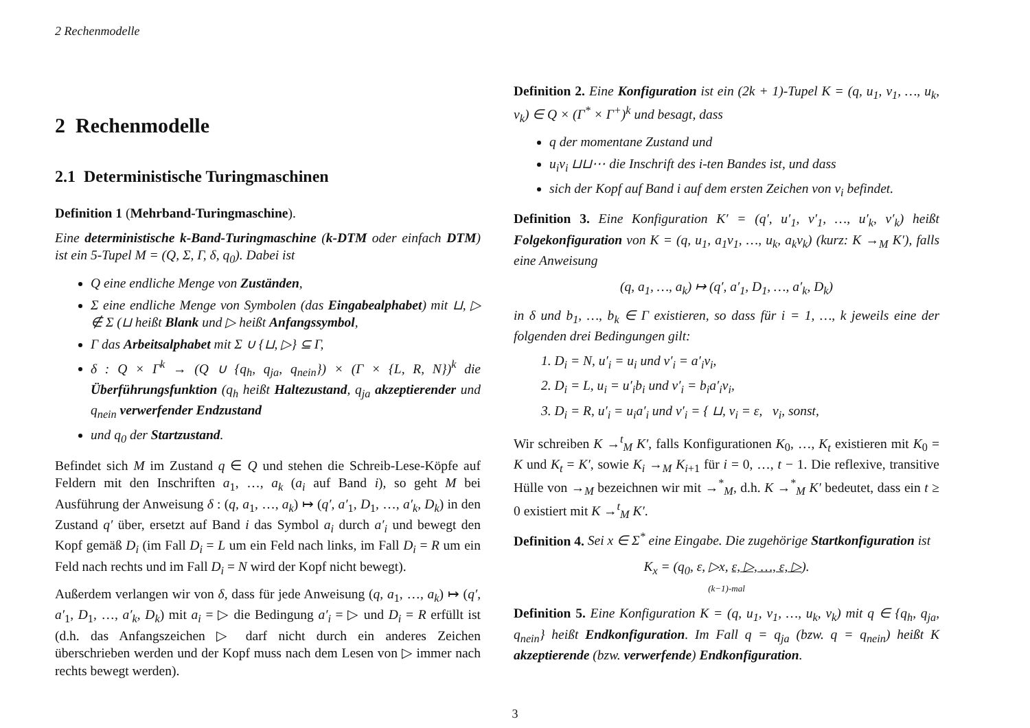2 Rechenmodelle
2 Rechenmodelle
2.1 Deterministische Turingmaschinen
Definition 1 (Mehrband-Turingmaschine).
Eine deterministische k-Band-Turingmaschine (k-DTM oder einfach DTM) ist ein 5-Tupel M = (Q, Σ, Γ, δ, q<sub>0</sub>). Dabei ist
Q eine endliche Menge von Zuständen,
Σ eine endliche Menge von Symbolen (das Eingabealphabet) mit ⊔, ▷ ∉ Σ (⊔ heißt Blank und ▷ heißt Anfangssymbol,
Γ das Arbeitsalphabet mit Σ ∪ {⊔, ▷} ⊆ Γ,
δ : Q × Γ<sup>k</sup> → (Q ∪ {q<sub>h</sub>, q<sub>ja</sub>, q<sub>nein</sub>}) × (Γ × {L, R, N})<sup>k</sup> die Überführungsfunktion (q<sub>h</sub> heißt Haltezustand, q<sub>ja</sub> akzeptierender und q<sub>nein</sub> verwerfender Endzustand
und q<sub>0</sub> der Startzustand.
Befindet sich M im Zustand q ∈ Q und stehen die Schreib-Lese-Köpfe auf Feldern mit den Inschriften a<sub>1</sub>, …, a<sub>k</sub> (a<sub>i</sub> auf Band i), so geht M bei Ausführung der Anweisung δ : (q, a<sub>1</sub>, …, a<sub>k</sub>) ↦ (q′, a′<sub>1</sub>, D<sub>1</sub>, …, a′<sub>k</sub>, D<sub>k</sub>) in den Zustand q′ über, ersetzt auf Band i das Symbol a<sub>i</sub> durch a′<sub>i</sub> und bewegt den Kopf gemäß D<sub>i</sub> (im Fall D<sub>i</sub> = L um ein Feld nach links, im Fall D<sub>i</sub> = R um ein Feld nach rechts und im Fall D<sub>i</sub> = N wird der Kopf nicht bewegt).
Außerdem verlangen wir von δ, dass für jede Anweisung (q, a<sub>1</sub>, …, a<sub>k</sub>) ↦ (q′, a′<sub>1</sub>, D<sub>1</sub>, …, a′<sub>k</sub>, D<sub>k</sub>) mit a<sub>i</sub> = ▷ die Bedingung a′<sub>i</sub> = ▷ und D<sub>i</sub> = R erfüllt ist (d.h. das Anfangszeichen ▷ darf nicht durch ein anderes Zeichen überschrieben werden und der Kopf muss nach dem Lesen von ▷ immer nach rechts bewegt werden).
Definition 2. Eine Konfiguration ist ein (2k + 1)-Tupel K = (q, u<sub>1</sub>, v<sub>1</sub>, …, u<sub>k</sub>, v<sub>k</sub>) ∈ Q × (Γ<sup>*</sup> × Γ<sup>+</sup>)<sup>k</sup> und besagt, dass
q der momentane Zustand und
u<sub>i</sub>v<sub>i</sub> ⊔⊔⋯ die Inschrift des i-ten Bandes ist, und dass
sich der Kopf auf Band i auf dem ersten Zeichen von v<sub>i</sub> befindet.
Definition 3. Eine Konfiguration K′ = (q′, u′<sub>1</sub>, v′<sub>1</sub>, …, u′<sub>k</sub>, v′<sub>k</sub>) heißt Folgekonfiguration von K = (q, u<sub>1</sub>, a<sub>1</sub>v<sub>1</sub>, …, u<sub>k</sub>, a<sub>k</sub>v<sub>k</sub>) (kurz: K →<sub>M</sub> K′), falls eine Anweisung
(q, a<sub>1</sub>, …, a<sub>k</sub>) ↦ (q′, a′<sub>1</sub>, D<sub>1</sub>, …, a′<sub>k</sub>, D<sub>k</sub>)
in δ und b<sub>1</sub>, …, b<sub>k</sub> ∈ Γ existieren, so dass für i = 1, …, k jeweils eine der folgenden drei Bedingungen gilt:
1. D<sub>i</sub> = N, u′<sub>i</sub> = u<sub>i</sub> und v′<sub>i</sub> = a′<sub>i</sub>v<sub>i</sub>,
2. D<sub>i</sub> = L, u<sub>i</sub> = u′<sub>i</sub>b<sub>i</sub> und v′<sub>i</sub> = b<sub>i</sub>a′<sub>i</sub>v<sub>i</sub>,
3. D<sub>i</sub> = R, u′<sub>i</sub> = u<sub>i</sub>a′<sub>i</sub> und v′<sub>i</sub> = { ⊔, v<sub>i</sub> = ε, v<sub>i</sub>, sonst,
Wir schreiben K →<sup>t</sup><sub>M</sub> K′, falls Konfigurationen K<sub>0</sub>, …, K<sub>t</sub> existieren mit K<sub>0</sub> = K und K<sub>t</sub> = K′, sowie K<sub>i</sub> →<sub>M</sub> K<sub>i+1</sub> für i = 0, …, t − 1. Die reflexive, transitive Hülle von →<sub>M</sub> bezeichnen wir mit →<sup>*</sup><sub>M</sub>, d.h. K →<sup>*</sup><sub>M</sub> K′ bedeutet, dass ein t ≥ 0 existiert mit K →<sup>t</sup><sub>M</sub> K′.
Definition 4. Sei x ∈ Σ<sup>*</sup> eine Eingabe. Die zugehörige Startkonfiguration ist
K<sub>x</sub> = (q<sub>0</sub>, ε, ▷x, ε, ▷, …, ε, ▷).
(k−1)-mal
Definition 5. Eine Konfiguration K = (q, u<sub>1</sub>, v<sub>1</sub>, …, u<sub>k</sub>, v<sub>k</sub>) mit q ∈ {q<sub>h</sub>, q<sub>ja</sub>, q<sub>nein</sub>} heißt Endkonfiguration. Im Fall q = q<sub>ja</sub> (bzw. q = q<sub>nein</sub>) heißt K akzeptierende (bzw. verwerfende) Endkonfiguration.
3